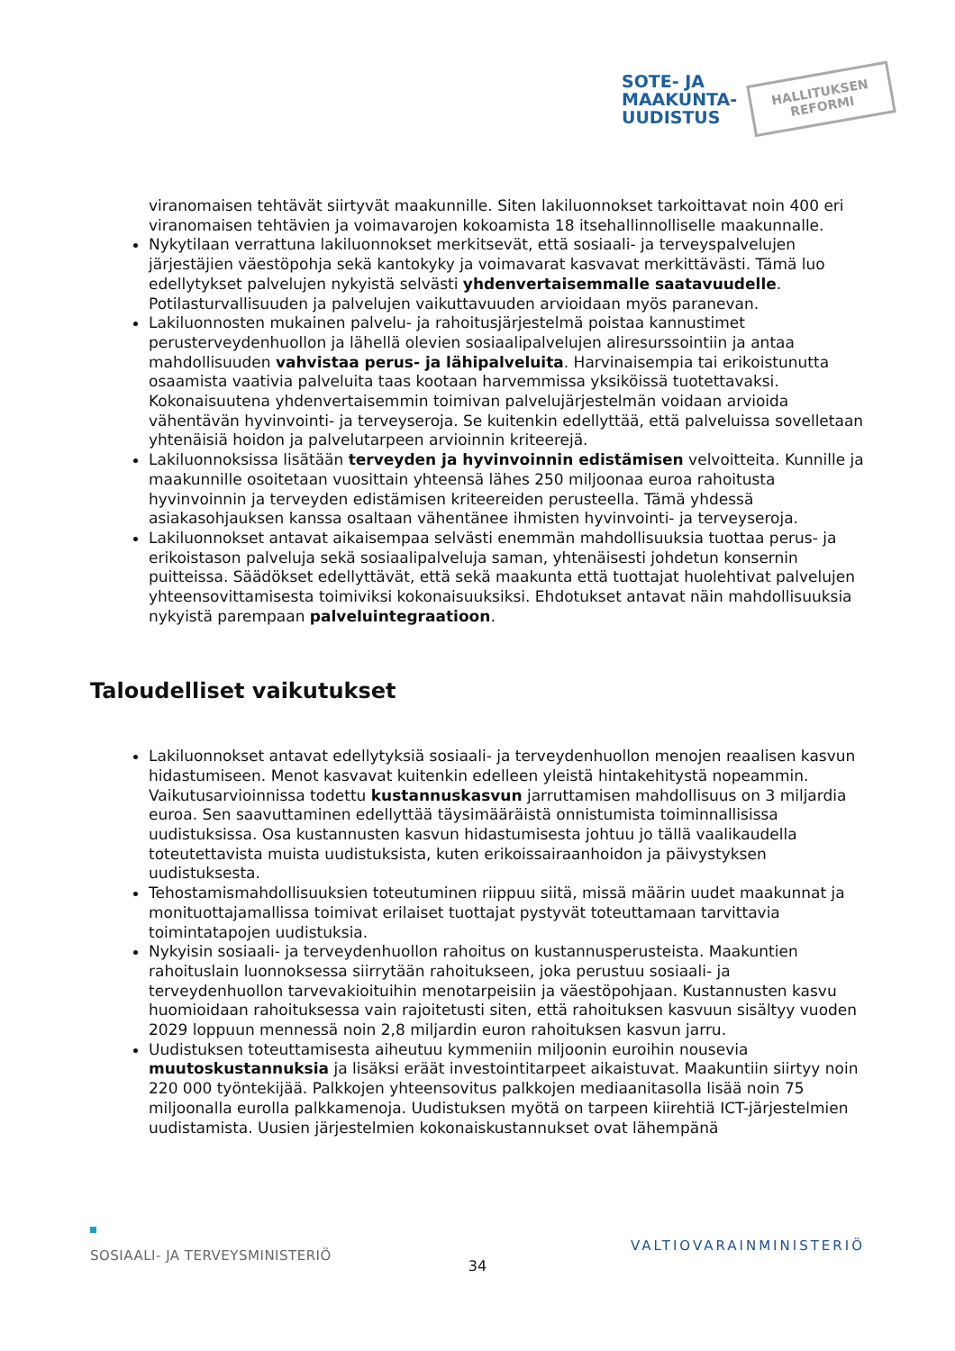SOTE- JA
MAAKUNTA-
UUDISTUS
HALLITUKSEN
REFORMI
viranomaisen tehtävät siirtyvät maakunnille. Siten lakiluonnokset tarkoittavat noin 400 eri viranomaisen tehtävien ja voimavarojen kokoamista 18 itsehallinnolliselle maakunnalle.
Nykytilaan verrattuna lakiluonnokset merkitsevät, että sosiaali- ja terveyspalvelujen järjestäjien väestöpohja sekä kantokyky ja voimavarat kasvavat merkittävästi. Tämä luo edellytykset palvelujen nykyistä selvästi yhdenvertaisemmalle saatavuudelle. Potilasturvallisuuden ja palvelujen vaikuttavuuden arvioidaan myös paranevan.
Lakiluonnosten mukainen palvelu- ja rahoitusjärjestelmä poistaa kannustimet perusterveydenhuollon ja lähellä olevien sosiaalipalvelujen aliresurssointiin ja antaa mahdollisuuden vahvistaa perus- ja lähipalveluita. Harvinaisempia tai erikoistunutta osaamista vaativia palveluita taas kootaan harvemmissa yksiköissä tuotettavaksi. Kokonaisuutena yhdenvertaisemmin toimivan palvelujärjestelmän voidaan arvioida vähentävän hyvinvointi- ja terveyseroja. Se kuitenkin edellyttää, että palveluissa sovelletaan yhtenäisiä hoidon ja palvelutarpeen arvioinnin kriteerejä.
Lakiluonnoksissa lisätään terveyden ja hyvinvoinnin edistämisen velvoitteita. Kunnille ja maakunnille osoitetaan vuosittain yhteensä lähes 250 miljoonaa euroa rahoitusta hyvinvoinnin ja terveyden edistämisen kriteereiden perusteella. Tämä yhdessä asiakasohjauksen kanssa osaltaan vähentänee ihmisten hyvinvointi- ja terveyseroja.
Lakiluonnokset antavat aikaisempaa selvästi enemmän mahdollisuuksia tuottaa perus- ja erikoistason palveluja sekä sosiaalipalveluja saman, yhtenäisesti johdetun konsernin puitteissa. Säädökset edellyttävät, että sekä maakunta että tuottajat huolehtivat palvelujen yhteensovittamisesta toimiviksi kokonaisuuksiksi. Ehdotukset antavat näin mahdollisuuksia nykyistä parempaan palveluintegraatioon.
Taloudelliset vaikutukset
Lakiluonnokset antavat edellytyksiä sosiaali- ja terveydenhuollon menojen reaalisen kasvun hidastumiseen. Menot kasvavat kuitenkin edelleen yleistä hintakehitystä nopeammin. Vaikutusarvioinnissa todettu kustannuskasvun jarruttamisen mahdollisuus on 3 miljardia euroa. Sen saavuttaminen edellyttää täysimääräistä onnistumista toiminnallisissa uudistuksissa. Osa kustannusten kasvun hidastumisesta johtuu jo tällä vaalikaudella toteutettavista muista uudistuksista, kuten erikoissairaanhoidon ja päivystyksen uudistuksesta.
Tehostamismahdollisuuksien toteutuminen riippuu siitä, missä määrin uudet maakunnat ja monituottajamallissa toimivat erilaiset tuottajat pystyvät toteuttamaan tarvittavia toimintatapojen uudistuksia.
Nykyisin sosiaali- ja terveydenhuollon rahoitus on kustannusperusteista. Maakuntien rahoituslain luonnoksessa siirrytään rahoitukseen, joka perustuu sosiaali- ja terveydenhuollon tarvevakioituihin menotarpeisiin ja väestöpohjaan. Kustannusten kasvu huomioidaan rahoituksessa vain rajoitetusti siten, että rahoituksen kasvuun sisältyy vuoden 2029 loppuun mennessä noin 2,8 miljardin euron rahoituksen kasvun jarru.
Uudistuksen toteuttamisesta aiheutuu kymmeniin miljoonin euroihin nousevia muutoskustannuksia ja lisäksi eräät investointitarpeet aikaistuvat. Maakuntiin siirtyy noin 220 000 työntekijää. Palkkojen yhteensovitus palkkojen mediaanitasolla lisää noin 75 miljoonalla eurolla palkkamenoja. Uudistuksen myötä on tarpeen kiirehtiä ICT-järjestelmien uudistamista. Uusien järjestelmien kokonaiskustannukset ovat lähempänä
SOSIAALI- JA TERVEYSMINISTERIÖ VALTIOVARAINMINISTERIÖ
34